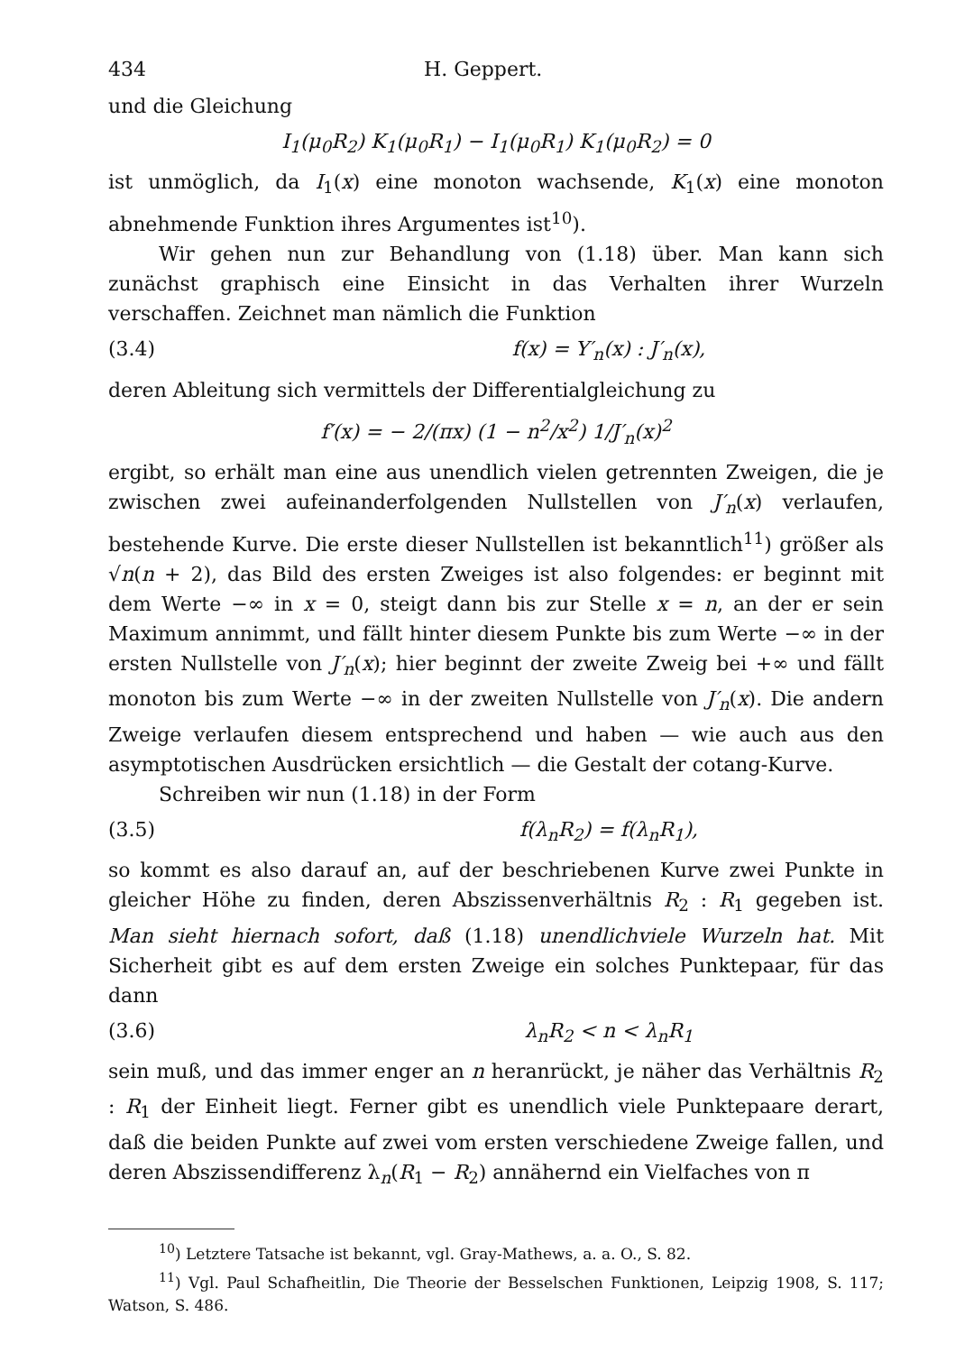434 H. Geppert.
und die Gleichung
I<sub>1</sub>(μ<sub>0</sub>R<sub>2</sub>) K<sub>1</sub>(μ<sub>0</sub>R<sub>1</sub>) − I<sub>1</sub>(μ<sub>0</sub>R<sub>1</sub>) K<sub>1</sub>(μ<sub>0</sub>R<sub>2</sub>) = 0
ist unmöglich, da I<sub>1</sub>(x) eine monoton wachsende, K<sub>1</sub>(x) eine monoton abnehmende Funktion ihres Argumentes ist<sup>10</sup>).
Wir gehen nun zur Behandlung von (1.18) über. Man kann sich zunächst graphisch eine Einsicht in das Verhalten ihrer Wurzeln verschaffen. Zeichnet man nämlich die Funktion
(3.4) f(x) = Y′<sub>n</sub>(x) : J′<sub>n</sub>(x),
deren Ableitung sich vermittels der Differentialgleichung zu
f′(x) = − 2/(πx) (1 − n<sup>2</sup>/x<sup>2</sup>) 1/J′<sub>n</sub>(x)<sup>2</sup>
ergibt, so erhält man eine aus unendlich vielen getrennten Zweigen, die je zwischen zwei aufeinanderfolgenden Nullstellen von J′<sub>n</sub>(x) verlaufen, bestehende Kurve. Die erste dieser Nullstellen ist bekanntlich<sup>11</sup>) größer als √n(n + 2), das Bild des ersten Zweiges ist also folgendes: er beginnt mit dem Werte −∞ in x = 0, steigt dann bis zur Stelle x = n, an der er sein Maximum annimmt, und fällt hinter diesem Punkte bis zum Werte −∞ in der ersten Nullstelle von J′<sub>n</sub>(x); hier beginnt der zweite Zweig bei +∞ und fällt monoton bis zum Werte −∞ in der zweiten Nullstelle von J′<sub>n</sub>(x). Die andern Zweige verlaufen diesem entsprechend und haben — wie auch aus den asymptotischen Ausdrücken ersichtlich — die Gestalt der cotang-Kurve.
Schreiben wir nun (1.18) in der Form
(3.5) f(λ<sub>n</sub>R<sub>2</sub>) = f(λ<sub>n</sub>R<sub>1</sub>),
so kommt es also darauf an, auf der beschriebenen Kurve zwei Punkte in gleicher Höhe zu finden, deren Abszissenverhältnis R<sub>2</sub> : R<sub>1</sub> gegeben ist. Man sieht hiernach sofort, daß (1.18) unendlichviele Wurzeln hat. Mit Sicherheit gibt es auf dem ersten Zweige ein solches Punktepaar, für das dann
(3.6) λ<sub>n</sub>R<sub>2</sub> < n < λ<sub>n</sub>R<sub>1</sub>
sein muß, und das immer enger an n heranrückt, je näher das Verhältnis R<sub>2</sub> : R<sub>1</sub> der Einheit liegt. Ferner gibt es unendlich viele Punktepaare derart, daß die beiden Punkte auf zwei vom ersten verschiedene Zweige fallen, und deren Abszissendifferenz λ<sub>n</sub>(R<sub>1</sub> − R<sub>2</sub>) annähernd ein Vielfaches von π
<sup>10</sup>) Letztere Tatsache ist bekannt, vgl. Gray-Mathews, a. a. O., S. 82.
<sup>11</sup>) Vgl. Paul Schafheitlin, Die Theorie der Besselschen Funktionen, Leipzig 1908, S. 117; Watson, S. 486.